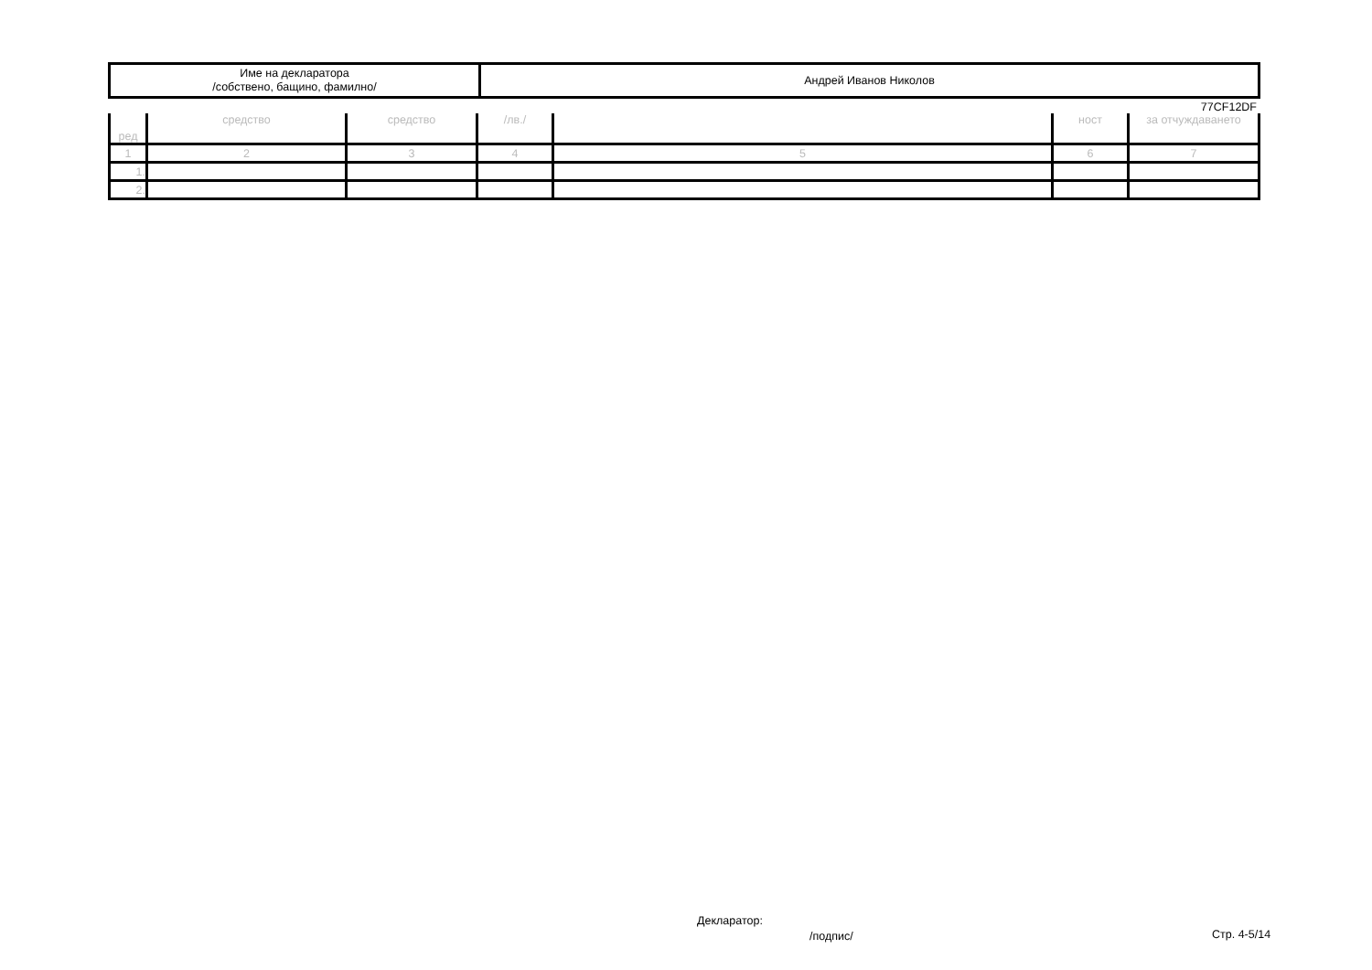| Име на декларатора /собствено, бащино, фамилно/ | Андрей Иванов Николов |
77CF12DF
| ред | средство | средство | /лв./ | | ност | за отчуждаването |
| 1 | 2 | 3 | 4 | 5 | 6 | 7 |
| 1. | | | | | | |
| 2. | | | | | | |
Декларатор:
/подпис/ Стр. 4-5/14